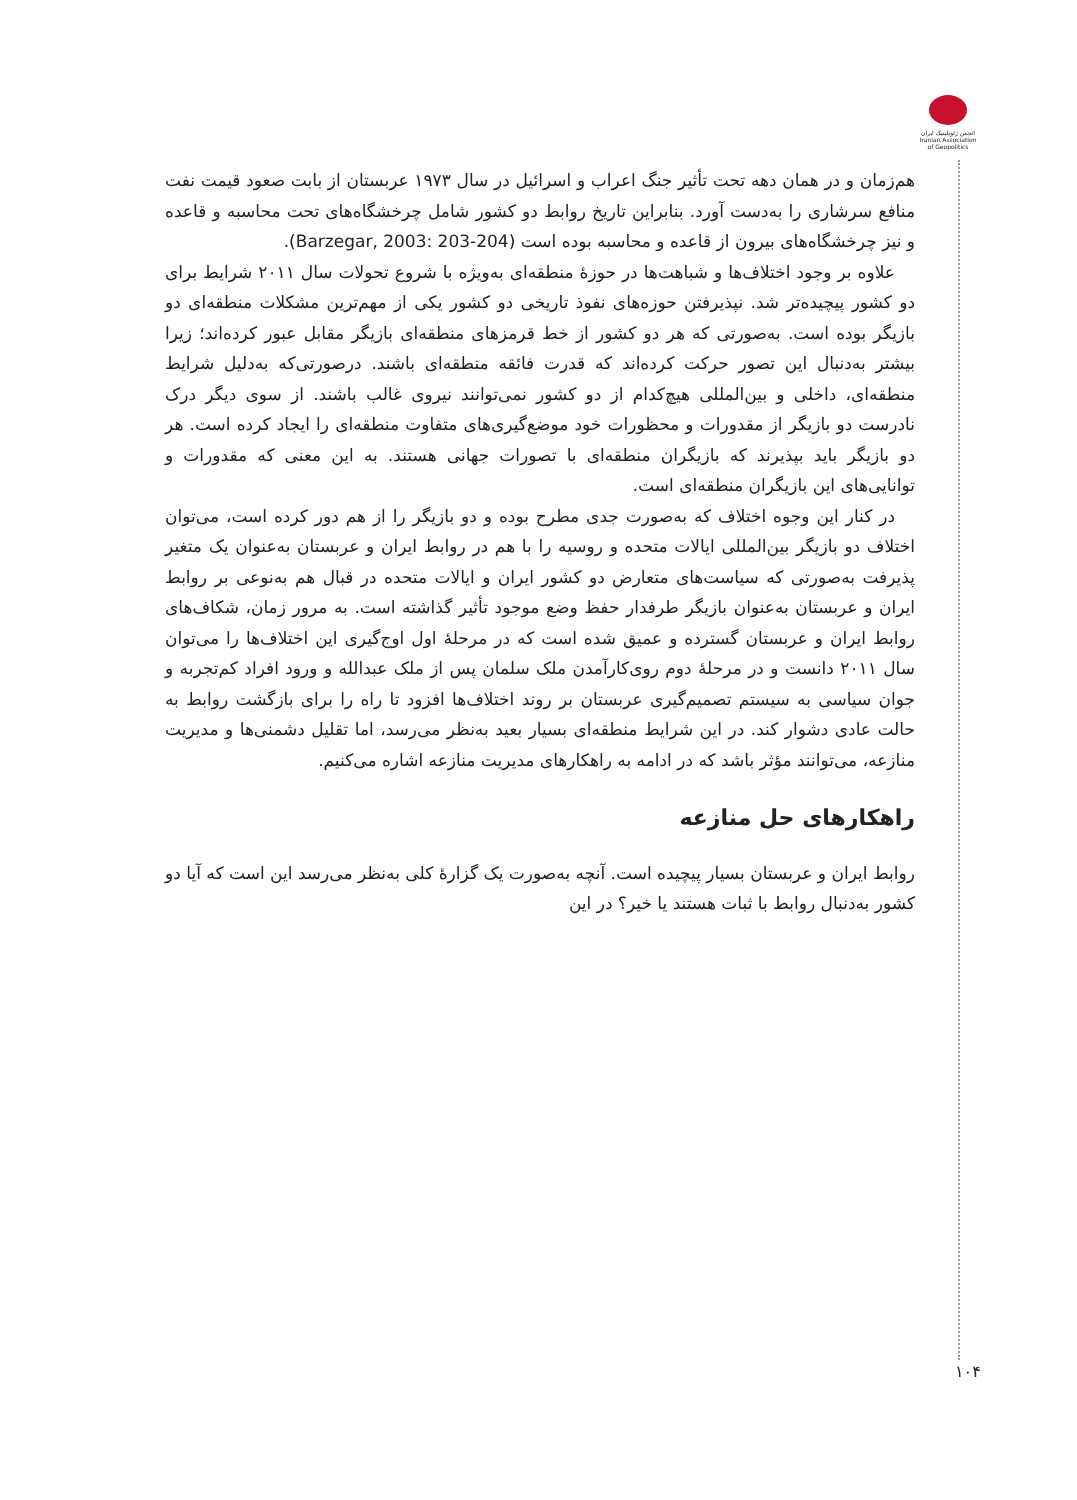انجمن ژئوپلیتیک ایران
Iranian Association of Geopolitics
هم‌زمان و در همان دهه تحت تأثیر جنگ اعراب و اسرائیل در سال ۱۹۷۳ عربستان از بابت صعود قیمت نفت منافع سرشاری را به‌دست آورد. بنابراین تاریخ روابط دو کشور شامل چرخشگاه‌های تحت محاسبه و قاعده و نیز چرخشگاه‌های بیرون از قاعده و محاسبه بوده است (Barzegar, 2003: 203-204).
علاوه بر وجود اختلاف‌ها و شباهت‌ها در حوزهٔ منطقه‌ای به‌ویژه با شروع تحولات سال ۲۰۱۱ شرایط برای دو کشور پیچیده‌تر شد. نپذیرفتن حوزه‌های نفوذ تاریخی دو کشور یکی از مهم‌ترین مشکلات منطقه‌ای دو بازیگر بوده است. به‌صورتی که هر دو کشور از خط قرمزهای منطقه‌ای بازیگر مقابل عبور کرده‌اند؛ زیرا بیشتر به‌دنبال این تصور حرکت کرده‌اند که قدرت فائقه منطقه‌ای باشند. درصورتی‌که به‌دلیل شرایط منطقه‌ای، داخلی و بین‌المللی هیچ‌کدام از دو کشور نمی‌توانند نیروی غالب باشند. از سوی دیگر درک نادرست دو بازیگر از مقدورات و محظورات خود موضع‌گیری‌های متفاوت منطقه‌ای را ایجاد کرده است. هر دو بازیگر باید بپذیرند که بازیگران منطقه‌ای با تصورات جهانی هستند. به این معنی که مقدورات و توانایی‌های این بازیگران منطقه‌ای است.
در کنار این وجوه اختلاف که به‌صورت جدی مطرح بوده و دو بازیگر را از هم دور کرده است، می‌توان اختلاف دو بازیگر بین‌المللی ایالات متحده و روسیه را با هم در روابط ایران و عربستان به‌عنوان یک متغیر پذیرفت به‌صورتی که سیاست‌های متعارض دو کشور ایران و ایالات متحده در قبال هم به‌نوعی بر روابط ایران و عربستان به‌عنوان بازیگر طرفدار حفظ وضع موجود تأثیر گذاشته است. به مرور زمان، شکاف‌های روابط ایران و عربستان گسترده و عمیق شده است که در مرحلهٔ اول اوج‌گیری این اختلاف‌ها را می‌توان سال ۲۰۱۱ دانست و در مرحلهٔ دوم روی‌کارآمدن ملک سلمان پس از ملک عبدالله و ورود افراد کم‌تجربه و جوان سیاسی به سیستم تصمیم‌گیری عربستان بر روند اختلاف‌ها افزود تا راه را برای بازگشت روابط به حالت عادی دشوار کند. در این شرایط منطقه‌ای بسیار بعید به‌نظر می‌رسد، اما تقلیل دشمنی‌ها و مدیریت منازعه، می‌توانند مؤثر باشد که در ادامه به راهکارهای مدیریت منازعه اشاره می‌کنیم.
راهکارهای حل منازعه
روابط ایران و عربستان بسیار پیچیده است. آنچه به‌صورت یک گزارهٔ کلی به‌نظر می‌رسد این است که آیا دو کشور به‌دنبال روابط با ثبات هستند یا خیر؟ در این
۱۰۴